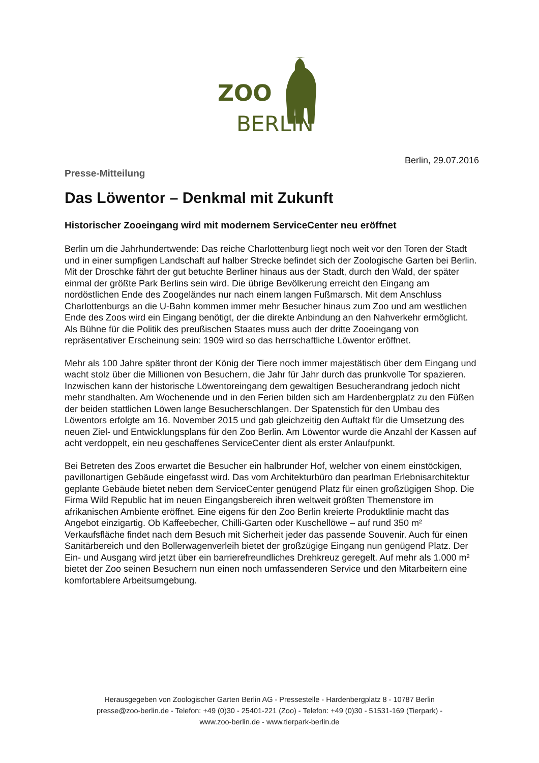ZOO
BERLIN
Berlin, 29.07.2016
Presse-Mitteilung
Das Löwentor – Denkmal mit Zukunft
Historischer Zooeingang wird mit modernem ServiceCenter neu eröffnet
Berlin um die Jahrhundertwende: Das reiche Charlottenburg liegt noch weit vor den Toren der Stadt und in einer sumpfigen Landschaft auf halber Strecke befindet sich der Zoologische Garten bei Berlin. Mit der Droschke fährt der gut betuchte Berliner hinaus aus der Stadt, durch den Wald, der später einmal der größte Park Berlins sein wird. Die übrige Bevölkerung erreicht den Eingang am nordöstlichen Ende des Zoogeländes nur nach einem langen Fußmarsch. Mit dem Anschluss Charlottenburgs an die U-Bahn kommen immer mehr Besucher hinaus zum Zoo und am westlichen Ende des Zoos wird ein Eingang benötigt, der die direkte Anbindung an den Nahverkehr ermöglicht. Als Bühne für die Politik des preußischen Staates muss auch der dritte Zooeingang von repräsentativer Erscheinung sein: 1909 wird so das herrschaftliche Löwentor eröffnet.
Mehr als 100 Jahre später thront der König der Tiere noch immer majestätisch über dem Eingang und wacht stolz über die Millionen von Besuchern, die Jahr für Jahr durch das prunkvolle Tor spazieren. Inzwischen kann der historische Löwentoreingang dem gewaltigen Besucherandrang jedoch nicht mehr standhalten. Am Wochenende und in den Ferien bilden sich am Hardenbergplatz zu den Füßen der beiden stattlichen Löwen lange Besucherschlangen. Der Spatenstich für den Umbau des Löwentors erfolgte am 16. November 2015 und gab gleichzeitig den Auftakt für die Umsetzung des neuen Ziel- und Entwicklungsplans für den Zoo Berlin. Am Löwentor wurde die Anzahl der Kassen auf acht verdoppelt, ein neu geschaffenes ServiceCenter dient als erster Anlaufpunkt.
Bei Betreten des Zoos erwartet die Besucher ein halbrunder Hof, welcher von einem einstöckigen, pavillonartigen Gebäude eingefasst wird. Das vom Architekturbüro dan pearlman Erlebnisarchitektur geplante Gebäude bietet neben dem ServiceCenter genügend Platz für einen großzügigen Shop. Die Firma Wild Republic hat im neuen Eingangsbereich ihren weltweit größten Themenstore im afrikanischen Ambiente eröffnet. Eine eigens für den Zoo Berlin kreierte Produktlinie macht das Angebot einzigartig. Ob Kaffeebecher, Chilli-Garten oder Kuschellöwe – auf rund 350 m² Verkaufsfläche findet nach dem Besuch mit Sicherheit jeder das passende Souvenir. Auch für einen Sanitärbereich und den Bollerwagenverleih bietet der großzügige Eingang nun genügend Platz. Der Ein- und Ausgang wird jetzt über ein barrierefreundliches Drehkreuz geregelt. Auf mehr als 1.000 m² bietet der Zoo seinen Besuchern nun einen noch umfassenderen Service und den Mitarbeitern eine komfortablere Arbeitsumgebung.
Herausgegeben von Zoologischer Garten Berlin AG - Pressestelle - Hardenbergplatz 8 - 10787 Berlin
presse@zoo-berlin.de - Telefon: +49 (0)30 - 25401-221 (Zoo) - Telefon: +49 (0)30 - 51531-169 (Tierpark) -
www.zoo-berlin.de - www.tierpark-berlin.de